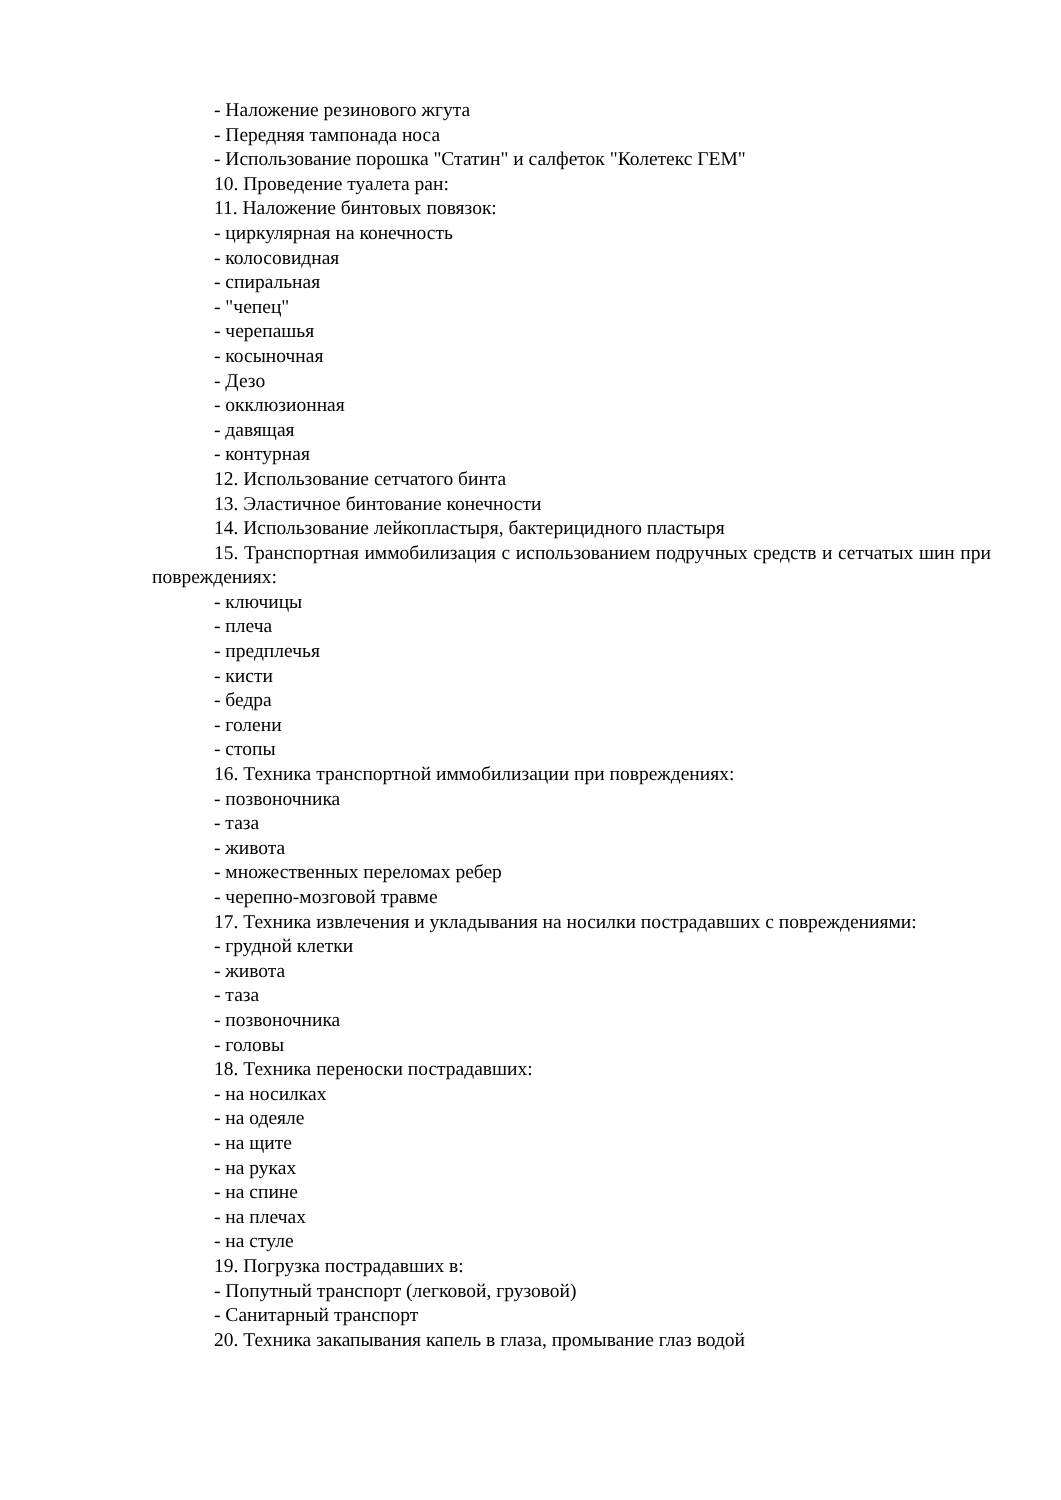- Наложение резинового жгута
- Передняя тампонада носа
- Использование порошка "Статин" и салфеток "Колетекс ГЕМ"
10. Проведение туалета ран:
11. Наложение бинтовых повязок:
- циркулярная на конечность
- колосовидная
- спиральная
- "чепец"
- черепашья
- косыночная
- Дезо
- окклюзионная
- давящая
- контурная
12. Использование сетчатого бинта
13. Эластичное бинтование конечности
14. Использование лейкопластыря, бактерицидного пластыря
15. Транспортная иммобилизация с использованием подручных средств и сетчатых шин при повреждениях:
- ключицы
- плеча
- предплечья
- кисти
- бедра
- голени
- стопы
16. Техника транспортной иммобилизации при повреждениях:
- позвоночника
- таза
- живота
- множественных переломах ребер
- черепно-мозговой травме
17. Техника извлечения и укладывания на носилки пострадавших с повреждениями:
- грудной клетки
- живота
- таза
- позвоночника
- головы
18. Техника переноски пострадавших:
- на носилках
- на одеяле
- на щите
- на руках
- на спине
- на плечах
- на стуле
19. Погрузка пострадавших в:
- Попутный транспорт (легковой, грузовой)
- Санитарный транспорт
20. Техника закапывания капель в глаза, промывание глаз водой